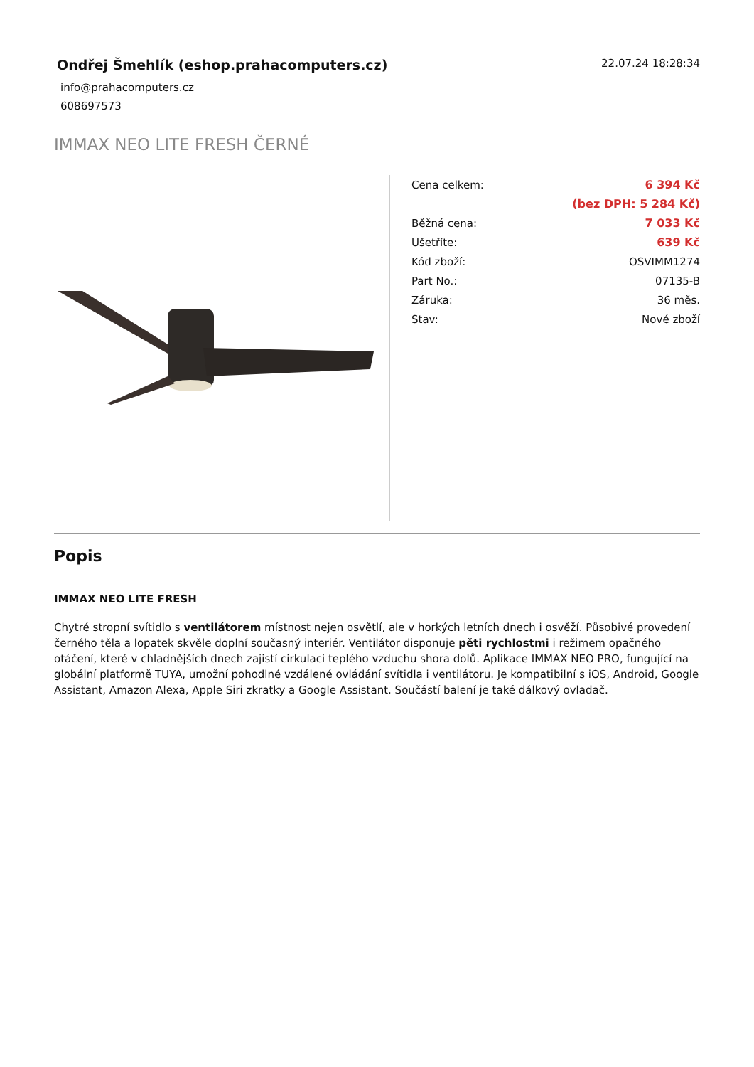Ondřej Šmehlík (eshop.prahacomputers.cz)
22.07.24 18:28:34
info@prahacomputers.cz
608697573
IMMAX NEO LITE FRESH ČERNÉ
| Cena celkem: | 6 394 Kč |
| | (bez DPH: 5 284 Kč) |
| Běžná cena: | 7 033 Kč |
| Ušetříte: | 639 Kč |
| Kód zboží: | OSVIMM1274 |
| Part No.: | 07135-B |
| Záruka: | 36 měs. |
| Stav: | Nové zboží |
Popis
IMMAX NEO LITE FRESH
Chytré stropní svítidlo s ventilátorem místnost nejen osvětlí, ale v horkých letních dnech i osvěží. Působivé provedení černého těla a lopatek skvěle doplní současný interiér. Ventilátor disponuje pěti rychlostmi i režimem opačného otáčení, které v chladnějších dnech zajistí cirkulaci teplého vzduchu shora dolů. Aplikace IMMAX NEO PRO, fungující na globální platformě TUYA, umožní pohodlné vzdálené ovládání svítidla i ventilátoru. Je kompatibilní s iOS, Android, Google Assistant, Amazon Alexa, Apple Siri zkratky a Google Assistant. Součástí balení je také dálkový ovladač.